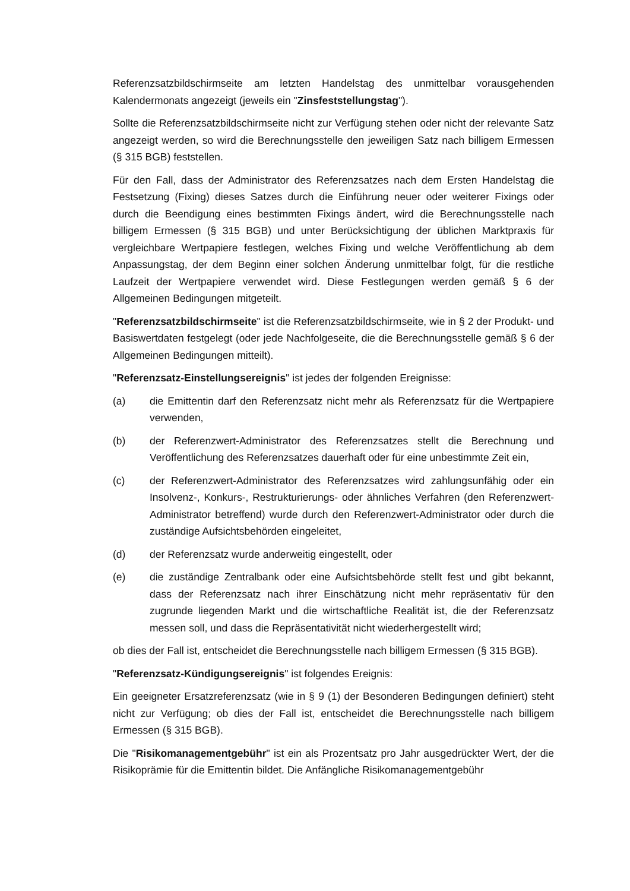Referenzsatzbildschirmseite am letzten Handelstag des unmittelbar vorausgehenden Kalendermonats angezeigt (jeweils ein "Zinsfeststellungstag").
Sollte die Referenzsatzbildschirmseite nicht zur Verfügung stehen oder nicht der relevante Satz angezeigt werden, so wird die Berechnungsstelle den jeweiligen Satz nach billigem Ermessen (§ 315 BGB) feststellen.
Für den Fall, dass der Administrator des Referenzsatzes nach dem Ersten Handelstag die Festsetzung (Fixing) dieses Satzes durch die Einführung neuer oder weiterer Fixings oder durch die Beendigung eines bestimmten Fixings ändert, wird die Berechnungsstelle nach billigem Ermessen (§ 315 BGB) und unter Berücksichtigung der üblichen Marktpraxis für vergleichbare Wertpapiere festlegen, welches Fixing und welche Veröffentlichung ab dem Anpassungstag, der dem Beginn einer solchen Änderung unmittelbar folgt, für die restliche Laufzeit der Wertpapiere verwendet wird. Diese Festlegungen werden gemäß § 6 der Allgemeinen Bedingungen mitgeteilt.
"Referenzsatzbildschirmseite" ist die Referenzsatzbildschirmseite, wie in § 2 der Produkt- und Basiswertdaten festgelegt (oder jede Nachfolgeseite, die die Berechnungsstelle gemäß § 6 der Allgemeinen Bedingungen mitteilt).
"Referenzsatz-Einstellungsereignis" ist jedes der folgenden Ereignisse:
(a) die Emittentin darf den Referenzsatz nicht mehr als Referenzsatz für die Wertpapiere verwenden,
(b) der Referenzwert-Administrator des Referenzsatzes stellt die Berechnung und Veröffentlichung des Referenzsatzes dauerhaft oder für eine unbestimmte Zeit ein,
(c) der Referenzwert-Administrator des Referenzsatzes wird zahlungsunfähig oder ein Insolvenz-, Konkurs-, Restrukturierungs- oder ähnliches Verfahren (den Referenzwert-Administrator betreffend) wurde durch den Referenzwert-Administrator oder durch die zuständige Aufsichtsbehörden eingeleitet,
(d) der Referenzsatz wurde anderweitig eingestellt, oder
(e) die zuständige Zentralbank oder eine Aufsichtsbehörde stellt fest und gibt bekannt, dass der Referenzsatz nach ihrer Einschätzung nicht mehr repräsentativ für den zugrunde liegenden Markt und die wirtschaftliche Realität ist, die der Referenzsatz messen soll, und dass die Repräsentativität nicht wiederhergestellt wird;
ob dies der Fall ist, entscheidet die Berechnungsstelle nach billigem Ermessen (§ 315 BGB).
"Referenzsatz-Kündigungsereignis" ist folgendes Ereignis:
Ein geeigneter Ersatzreferenzsatz (wie in § 9 (1) der Besonderen Bedingungen definiert) steht nicht zur Verfügung; ob dies der Fall ist, entscheidet die Berechnungsstelle nach billigem Ermessen (§ 315 BGB).
Die "Risikomanagementgebühr" ist ein als Prozentsatz pro Jahr ausgedrückter Wert, der die Risikoprämie für die Emittentin bildet. Die Anfängliche Risikomanagementgebühr